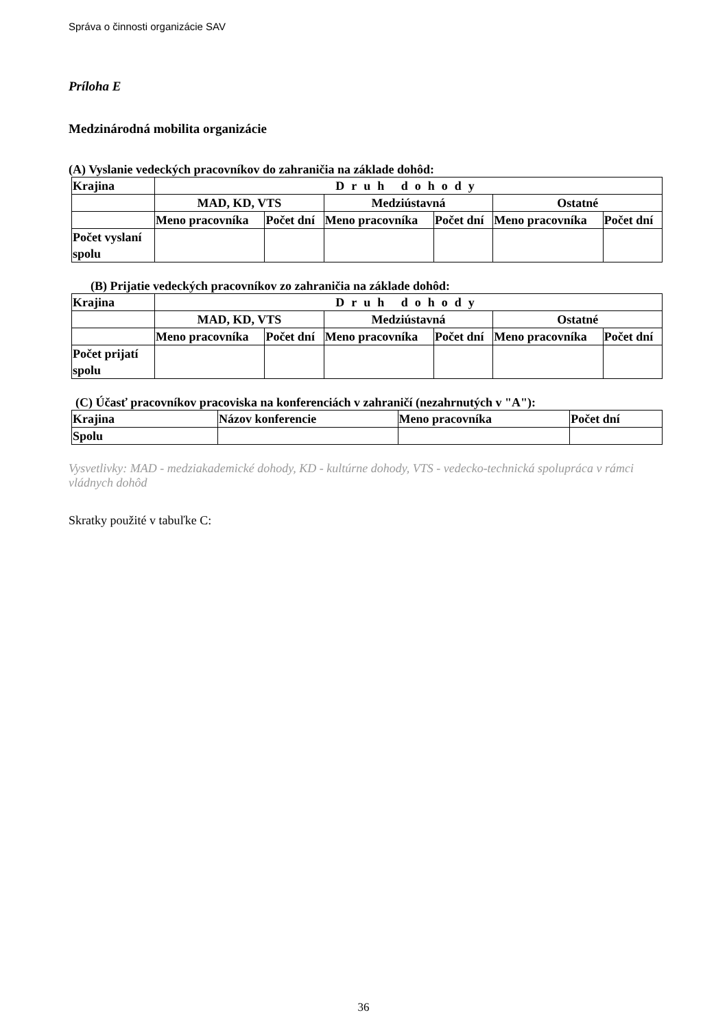Správa o činnosti organizácie SAV
Príloha E
Medzinárodná mobilita organizácie
(A) Vyslanie vedeckých pracovníkov do zahraničia na základe dohôd:
| Krajina | Druh dohody | | | | | |
| | MAD, KD, VTS | | Medziústavná | | Ostatné | |
| | Meno pracovníka | Počet dní | Meno pracovníka | Počet dní | Meno pracovníka | Počet dní |
| Počet vyslaní spolu | | | | | | |
(B) Prijatie vedeckých pracovníkov zo zahraničia na základe dohôd:
| Krajina | Druh dohody | | | | | |
| | MAD, KD, VTS | | Medziústavná | | Ostatné | |
| | Meno pracovníka | Počet dní | Meno pracovníka | Počet dní | Meno pracovníka | Počet dní |
| Počet prijatí spolu | | | | | | |
(C) Účasť pracovníkov pracoviska na konferenciách v zahraničí (nezahrnutých v "A"):
| Krajina | Názov konferencie | Meno pracovníka | Počet dní |
| Spolu | | | |
Vysvetlivky: MAD - medziakademické dohody, KD - kultúrne dohody, VTS - vedecko-technická spolupráca v rámci vládnych dohôd
Skratky použité v tabuľke C:
36